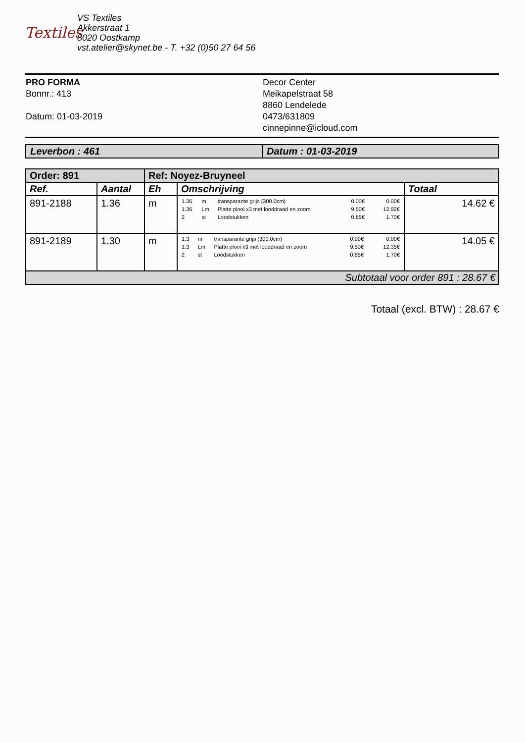Textiles
VS Textiles
Akkerstraat 1
8020 Oostkamp
vst.atelier@skynet.be - T. +32 (0)50 27 64 56
PRO FORMA
Bonnr.: 413
Datum: 01-03-2019
Decor Center
Meikapelstraat 58
8860 Lendelede
0473/631809
cinnepinne@icloud.com
| Leverbon : 461 | Datum : 01-03-2019 |
| Order: 891 | | Ref: Noyez-Bruyneel | | |
| Ref. | Aantal | Eh | Omschrijving | Totaal |
| 891-2188 | 1.36 | m | / 1.36 / m / transparante grijs (300.0cm) / 0.00€ / 0.00€ / / 1.36 / Lm / Platte plooi x3 met looddraad en zoom / 9.50€ / 12.92€ / / 2 / st / Loodstukken / 0.85€ / 1.70€ / | 14.62 € |
| 891-2189 | 1.30 | m | / 1.3 / m / transparante grijs (300.0cm) / 0.00€ / 0.00€ / / 1.3 / Lm / Platte plooi x3 met looddraad en zoom / 9.50€ / 12.35€ / / 2 / st / Loodstukken / 0.85€ / 1.70€ / | 14.05 € |
| Subtotaal voor order 891 : 28.67 € | | | | |
Totaal (excl. BTW) : 28.67 €